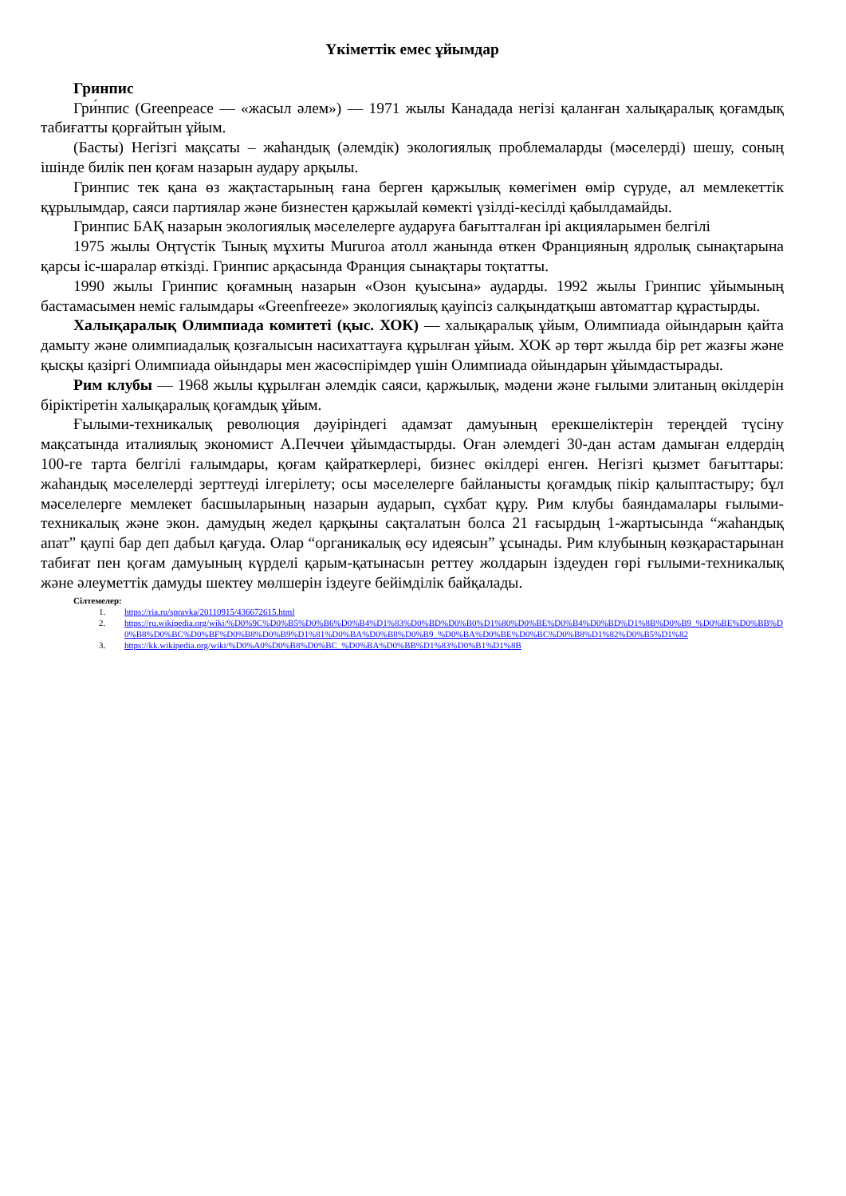Үкіметтік емес ұйымдар
Гринпис
Гри́нпис (Greenpeace — «жасыл әлем») — 1971 жылы Канадада негізі қаланған халықаралық қоғамдық табиғатты қорғайтын ұйым.
(Басты) Негізгі мақсаты – жаһандық (әлемдік) экологиялық проблемаларды (мәселерді) шешу, соның ішінде билік пен қоғам назарын аудару арқылы.
Гринпис тек қана өз жақтастарының ғана берген қаржылық көмегімен өмір сүруде, ал мемлекеттік құрылымдар, саяси партиялар және бизнестен қаржылай көмекті үзілді-кесілді қабылдамайды.
Гринпис БАҚ назарын экологиялық мәселелерге аударуға бағытталған ірі акцияларымен белгілі
1975 жылы Оңтүстік Тынық мұхиты Mururoa атолл жанында өткен Францияның ядролық сынақтарына қарсы іс-шаралар өткізді. Гринпис арқасында Франция сынақтары тоқтатты.
1990 жылы Гринпис қоғамның назарын «Озон қуысына» аударды. 1992 жылы Гринпис ұйымының бастамасымен неміс ғалымдары «Greenfreeze» экологиялық қауіпсіз салқындатқыш автоматтар құрастырды.
Халықаралық Олимпиада комитеті (қыс. ХОК) — халықаралық ұйым, Олимпиада ойындарын қайта дамыту және олимпиадалық қозғалысын насихаттауға құрылған ұйым. ХОК әр төрт жылда бір рет жазғы және қысқы қазіргі Олимпиада ойындары мен жасөспірімдер үшін Олимпиада ойындарын ұйымдастырады.
Рим клубы — 1968 жылы құрылған әлемдік саяси, қаржылық, мәдени және ғылыми элитаның өкілдерін біріктіретін халықаралық қоғамдық ұйым.
Ғылыми-техникалық революция дәуіріндегі адамзат дамуының ерекшеліктерін тереңдей түсіну мақсатында италиялық экономист А.Печчеи ұйымдастырды. Оған әлемдегі 30-дан астам дамыған елдердің 100-ге тарта белгілі ғалымдары, қоғам қайраткерлері, бизнес өкілдері енген. Негізгі қызмет бағыттары: жаһандық мәселелерді зерттеуді ілгерілету; осы мәселелерге байланысты қоғамдық пікір қалыптастыру; бұл мәселелерге мемлекет басшыларының назарын аударып, сұхбат құру. Рим клубы баяндамалары ғылыми-техникалық және экон. дамудың жедел қарқыны сақталатын болса 21 ғасырдың 1-жартысында “жаһандық апат” қаупі бар деп дабыл қағуда. Олар “органикалық өсу идеясын” ұсынады. Рим клубының көзқарастарынан табиғат пен қоғам дамуының күрделі қарым-қатынасын реттеу жолдарын іздеуден гөрі ғылыми-техникалық және әлеуметтік дамуды шектеу мөлшерін іздеуге бейімділік байқалады.
Сілтемелер:
1. https://ria.ru/spravka/20110915/436672615.html
2. https://ru.wikipedia.org/wiki/%D0%9C%D0%B5%D0%B6%D0%B4%D1%83%D0%BD%D0%B0%D1%80%D0%BE%D0%B4%D0%BD%D1%8B%D0%B9_%D0%BE%D0%BB%D0%B8%D0%BC%D0%BF%D0%B8%D0%B9%D1%81%D0%BA%D0%B8%D0%B9_%D0%BA%D0%BE%D0%BC%D0%B8%D1%82%D0%B5%D1%82
3. https://kk.wikipedia.org/wiki/%D0%A0%D0%B8%D0%BC_%D0%BA%D0%BB%D1%83%D0%B1%D1%8B